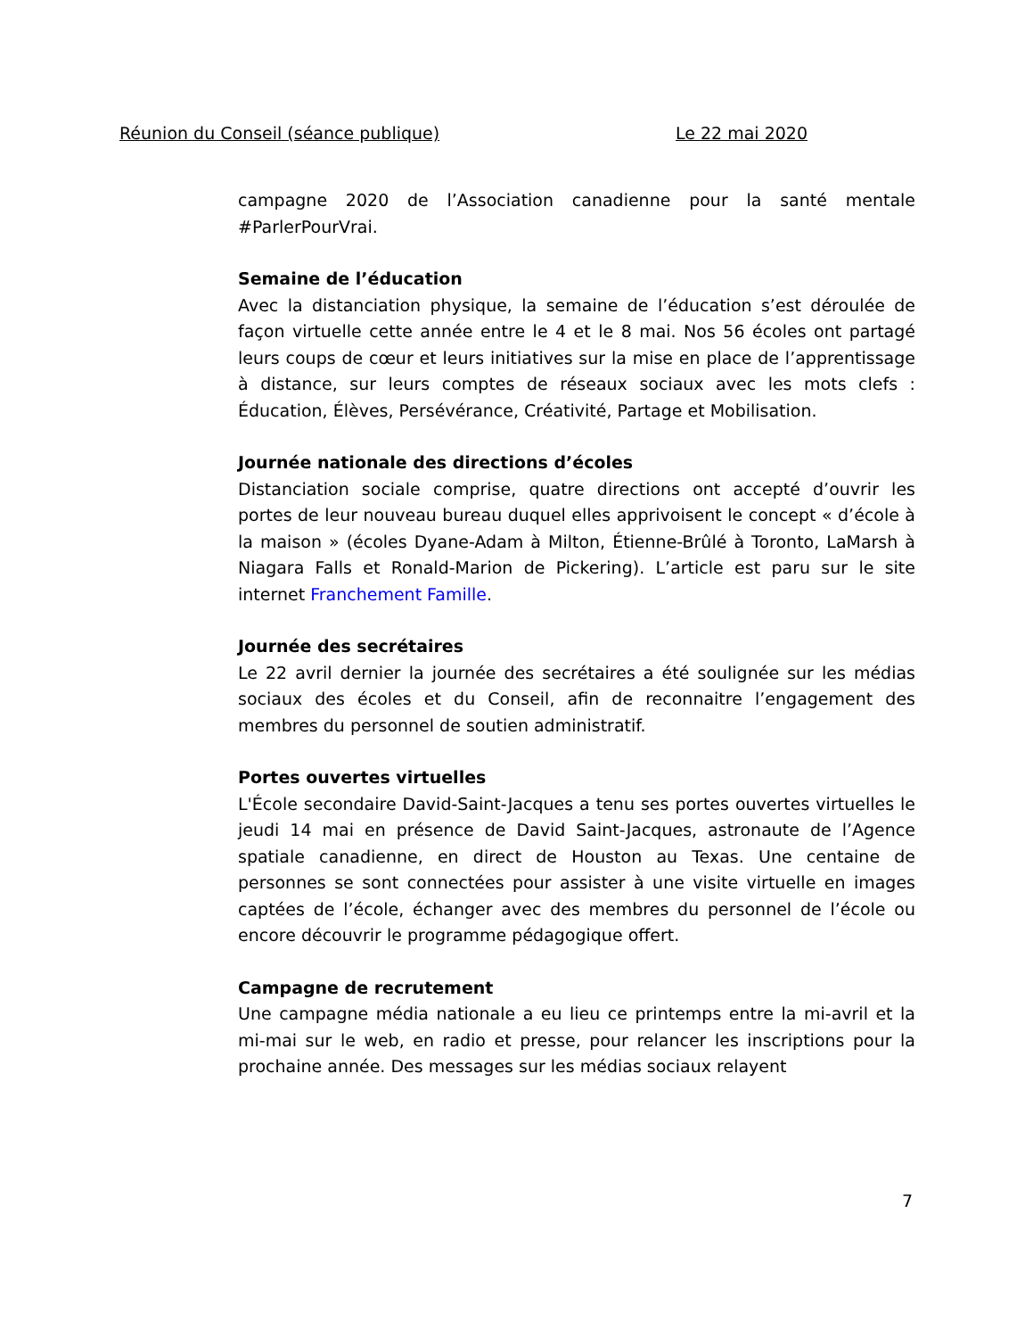Réunion du Conseil (séance publique) Le 22 mai 2020
campagne 2020 de l’Association canadienne pour la santé mentale #ParlerPourVrai.
Semaine de l’éducation
Avec la distanciation physique, la semaine de l’éducation s’est déroulée de façon virtuelle cette année entre le 4 et le 8 mai. Nos 56 écoles ont partagé leurs coups de cœur et leurs initiatives sur la mise en place de l’apprentissage à distance, sur leurs comptes de réseaux sociaux avec les mots clefs : Éducation, Élèves, Persévérance, Créativité, Partage et Mobilisation.
Journée nationale des directions d’écoles
Distanciation sociale comprise, quatre directions ont accepté d’ouvrir les portes de leur nouveau bureau duquel elles apprivoisent le concept « d’école à la maison » (écoles Dyane-Adam à Milton, Étienne-Brûlé à Toronto, LaMarsh à Niagara Falls et Ronald-Marion de Pickering). L’article est paru sur le site internet Franchement Famille.
Journée des secrétaires
Le 22 avril dernier la journée des secrétaires a été soulignée sur les médias sociaux des écoles et du Conseil, afin de reconnaitre l’engagement des membres du personnel de soutien administratif.
Portes ouvertes virtuelles
L'École secondaire David-Saint-Jacques a tenu ses portes ouvertes virtuelles le jeudi 14 mai en présence de David Saint-Jacques, astronaute de l’Agence spatiale canadienne, en direct de Houston au Texas. Une centaine de personnes se sont connectées pour assister à une visite virtuelle en images captées de l’école, échanger avec des membres du personnel de l’école ou encore découvrir le programme pédagogique offert.
Campagne de recrutement
Une campagne média nationale a eu lieu ce printemps entre la mi-avril et la mi-mai sur le web, en radio et presse, pour relancer les inscriptions pour la prochaine année. Des messages sur les médias sociaux relayent
7